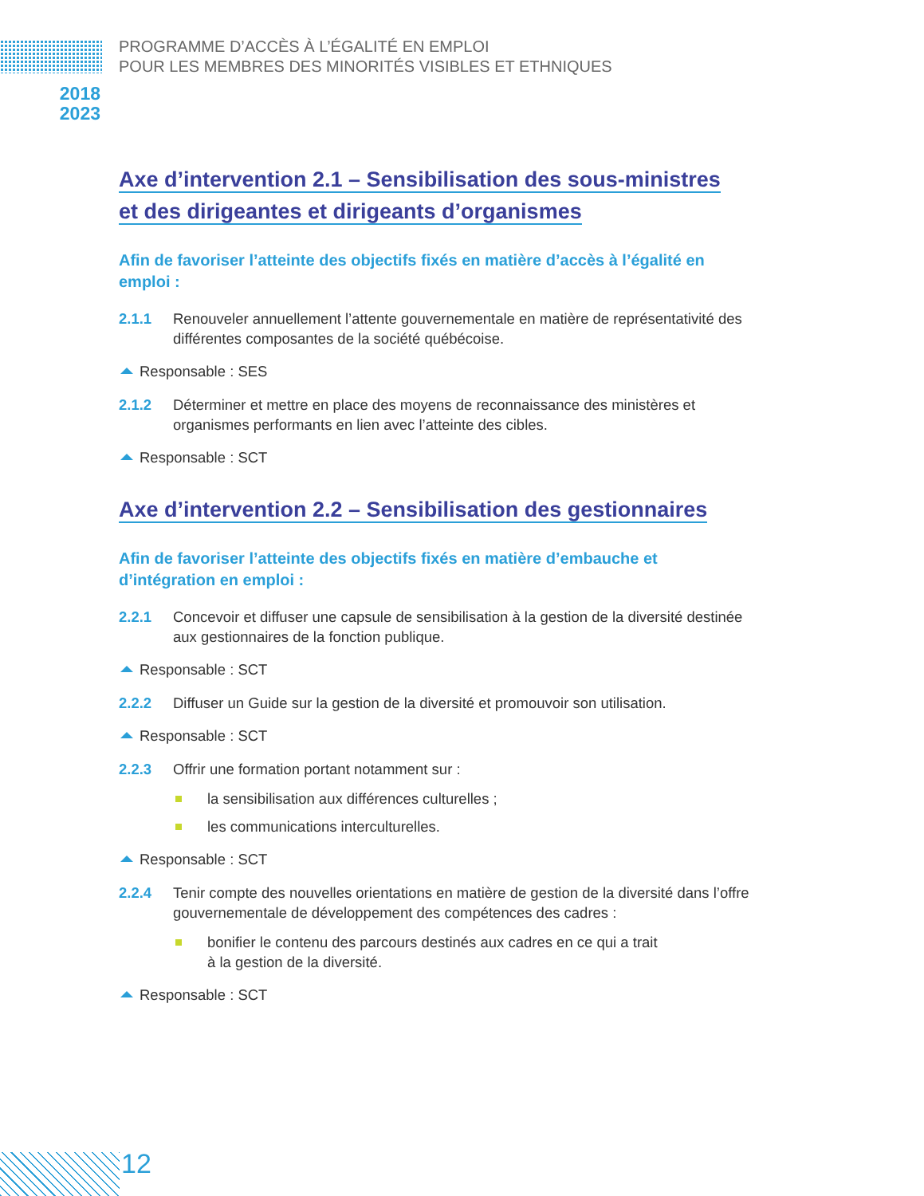PROGRAMME D’ACCÈS À L’ÉGALITÉ EN EMPLOI
POUR LES MEMBRES DES MINORITÉS VISIBLES ET ETHNIQUES
2018
2023
Axe d’intervention 2.1 – Sensibilisation des sous-ministres
et des dirigeantes et dirigeants d’organismes
Afin de favoriser l’atteinte des objectifs fixés en matière d’accès à l’égalité en emploi :
2.1.1 Renouveler annuellement l’attente gouvernementale en matière de représentativité des différentes composantes de la société québécoise.
Responsable : SES
2.1.2 Déterminer et mettre en place des moyens de reconnaissance des ministères et organismes performants en lien avec l’atteinte des cibles.
Responsable : SCT
Axe d’intervention 2.2 – Sensibilisation des gestionnaires
Afin de favoriser l’atteinte des objectifs fixés en matière d’embauche et d’intégration en emploi :
2.2.1 Concevoir et diffuser une capsule de sensibilisation à la gestion de la diversité destinée aux gestionnaires de la fonction publique.
Responsable : SCT
2.2.2 Diffuser un Guide sur la gestion de la diversité et promouvoir son utilisation.
Responsable : SCT
2.2.3 Offrir une formation portant notamment sur :
la sensibilisation aux différences culturelles ;
les communications interculturelles.
Responsable : SCT
2.2.4 Tenir compte des nouvelles orientations en matière de gestion de la diversité dans l’offre gouvernementale de développement des compétences des cadres :
bonifier le contenu des parcours destinés aux cadres en ce qui a trait
à la gestion de la diversité.
Responsable : SCT
12